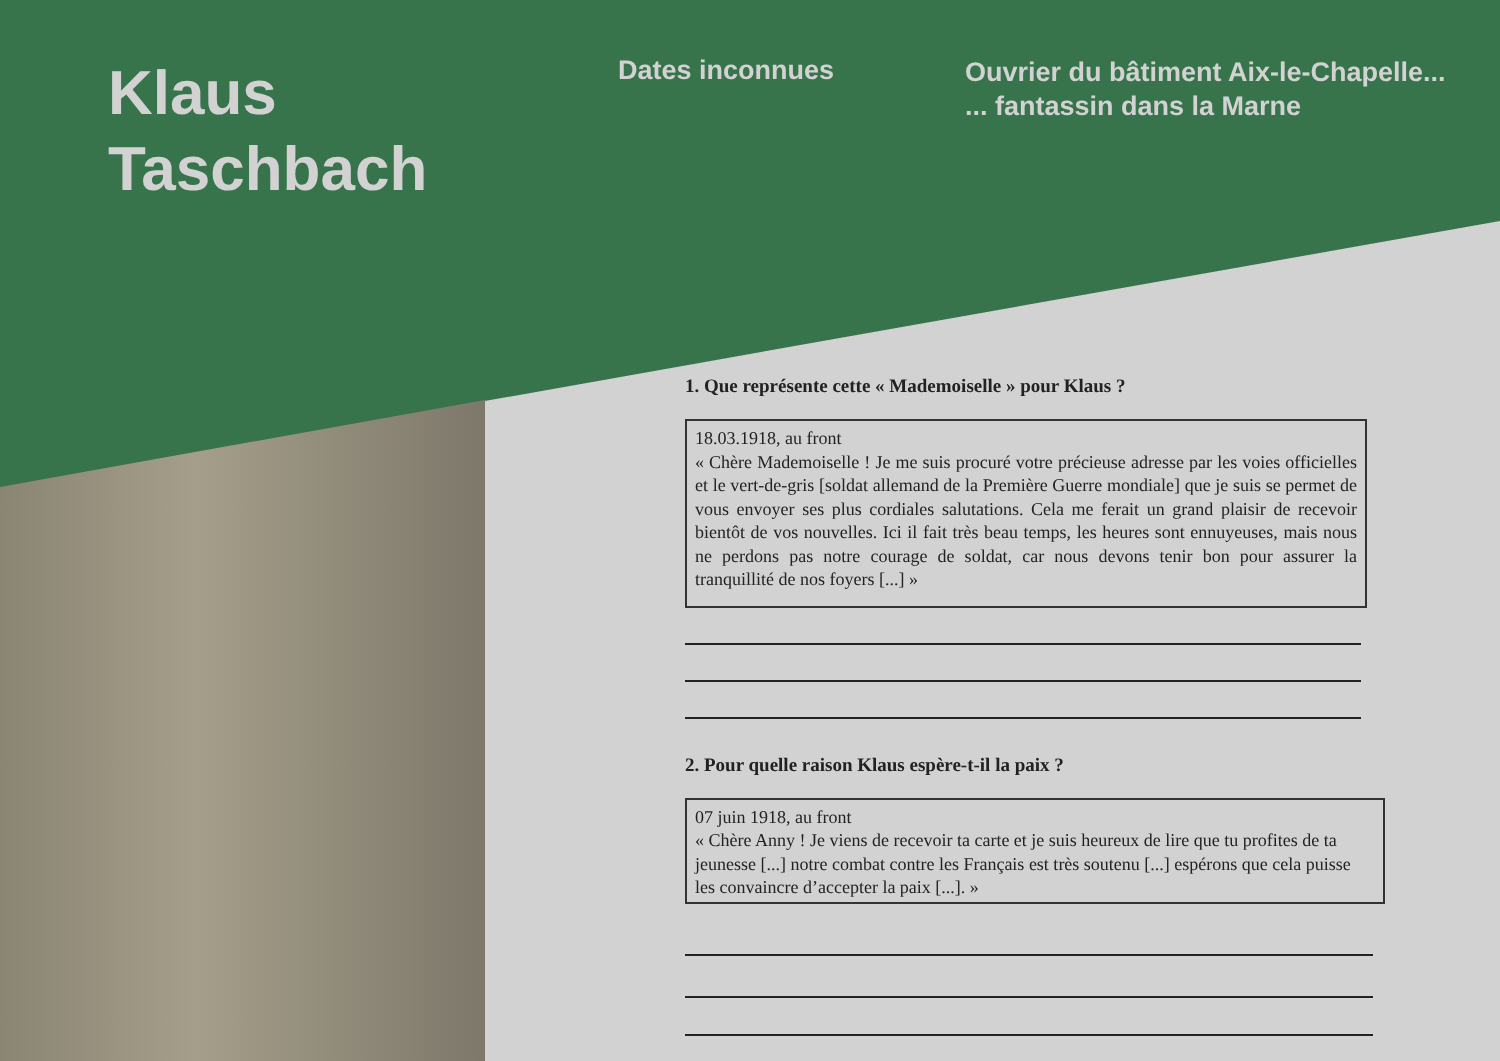Klaus
Taschbach
Dates inconnues
Ouvrier du bâtiment Aix-le-Chapelle...
... fantassin dans la Marne
1. Que représente cette « Mademoiselle » pour Klaus ?
18.03.1918, au front
« Chère Mademoiselle ! Je me suis procuré votre précieuse adresse par les voies officielles et le vert-de-gris [soldat allemand de la Première Guerre mondiale] que je suis se permet de vous envoyer ses plus cordiales salutations. Cela me ferait un grand plaisir de recevoir bientôt de vos nouvelles. Ici il fait très beau temps, les heures sont ennuyeuses, mais nous ne perdons pas notre courage de soldat, car nous devons tenir bon pour assurer la tranquillité de nos foyers [...] »
2. Pour quelle raison Klaus espère-t-il la paix ?
07 juin 1918, au front
« Chère Anny ! Je viens de recevoir ta carte et je suis heureux de lire que tu profites de ta jeunesse [...] notre combat contre les Français est très soutenu [...] espérons que cela puisse les convaincre d’accepter la paix [...]. »